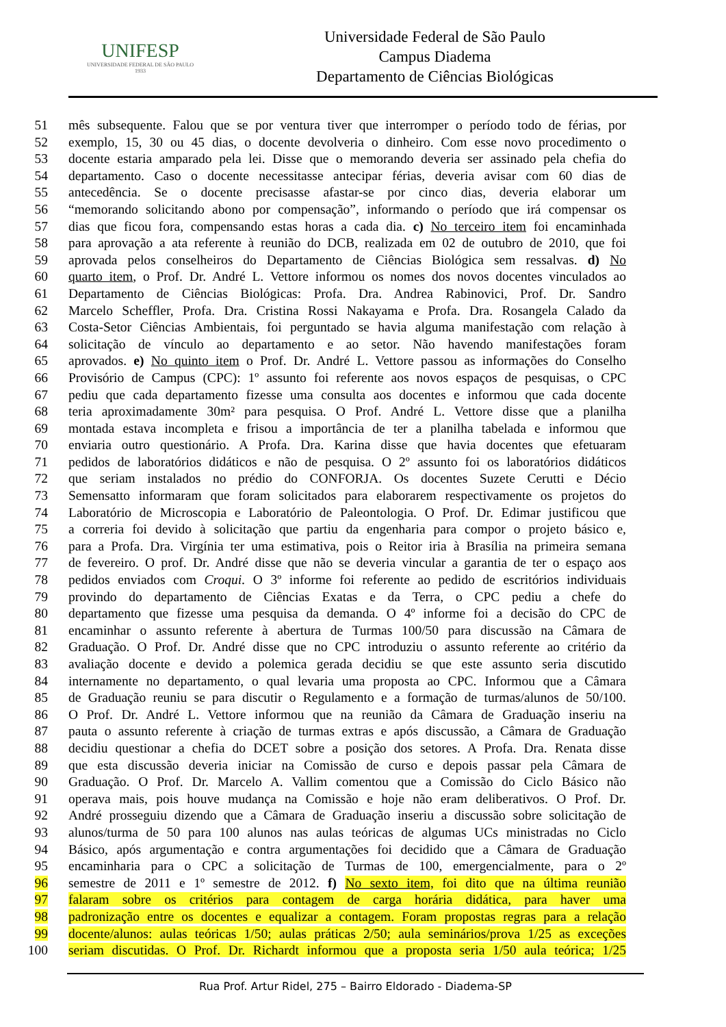UNIFESP
UNIVERSIDADE FEDERAL DE SÃO PAULO
1933
Universidade Federal de São Paulo
Campus Diadema
Departamento de Ciências Biológicas
51 mês subsequente. Falou que se por ventura tiver que interromper o período todo de férias, por
52 exemplo, 15, 30 ou 45 dias, o docente devolveria o dinheiro. Com esse novo procedimento o
53 docente estaria amparado pela lei. Disse que o memorando deveria ser assinado pela chefia do
54 departamento. Caso o docente necessitasse antecipar férias, deveria avisar com 60 dias de
55 antecedência. Se o docente precisasse afastar-se por cinco dias, deveria elaborar um
56 “memorando solicitando abono por compensação”, informando o período que irá compensar os
57 dias que ficou fora, compensando estas horas a cada dia. c) No terceiro item foi encaminhada
58 para aprovação a ata referente à reunião do DCB, realizada em 02 de outubro de 2010, que foi
59 aprovada pelos conselheiros do Departamento de Ciências Biológica sem ressalvas. d) No
60 quarto item, o Prof. Dr. André L. Vettore informou os nomes dos novos docentes vinculados ao
61 Departamento de Ciências Biológicas: Profa. Dra. Andrea Rabinovici, Prof. Dr. Sandro
62 Marcelo Scheffler, Profa. Dra. Cristina Rossi Nakayama e Profa. Dra. Rosangela Calado da
63 Costa-Setor Ciências Ambientais, foi perguntado se havia alguma manifestação com relação à
64 solicitação de vínculo ao departamento e ao setor. Não havendo manifestações foram
65 aprovados. e) No quinto item o Prof. Dr. André L. Vettore passou as informações do Conselho
66 Provisório de Campus (CPC): 1º assunto foi referente aos novos espaços de pesquisas, o CPC
67 pediu que cada departamento fizesse uma consulta aos docentes e informou que cada docente
68 teria aproximadamente 30m² para pesquisa. O Prof. André L. Vettore disse que a planilha
69 montada estava incompleta e frisou a importância de ter a planilha tabelada e informou que
70 enviaria outro questionário. A Profa. Dra. Karina disse que havia docentes que efetuaram
71 pedidos de laboratórios didáticos e não de pesquisa. O 2º assunto foi os laboratórios didáticos
72 que seriam instalados no prédio do CONFORJA. Os docentes Suzete Cerutti e Décio
73 Semensatto informaram que foram solicitados para elaborarem respectivamente os projetos do
74 Laboratório de Microscopia e Laboratório de Paleontologia. O Prof. Dr. Edimar justificou que
75 a correria foi devido à solicitação que partiu da engenharia para compor o projeto básico e,
76 para a Profa. Dra. Virgínia ter uma estimativa, pois o Reitor iria à Brasília na primeira semana
77 de fevereiro. O prof. Dr. André disse que não se deveria vincular a garantia de ter o espaço aos
78 pedidos enviados com Croqui. O 3º informe foi referente ao pedido de escritórios individuais
79 provindo do departamento de Ciências Exatas e da Terra, o CPC pediu a chefe do
80 departamento que fizesse uma pesquisa da demanda. O 4º informe foi a decisão do CPC de
81 encaminhar o assunto referente à abertura de Turmas 100/50 para discussão na Câmara de
82 Graduação. O Prof. Dr. André disse que no CPC introduziu o assunto referente ao critério da
83 avaliação docente e devido a polemica gerada decidiu se que este assunto seria discutido
84 internamente no departamento, o qual levaria uma proposta ao CPC. Informou que a Câmara
85 de Graduação reuniu se para discutir o Regulamento e a formação de turmas/alunos de 50/100.
86 O Prof. Dr. André L. Vettore informou que na reunião da Câmara de Graduação inseriu na
87 pauta o assunto referente à criação de turmas extras e após discussão, a Câmara de Graduação
88 decidiu questionar a chefia do DCET sobre a posição dos setores. A Profa. Dra. Renata disse
89 que esta discussão deveria iniciar na Comissão de curso e depois passar pela Câmara de
90 Graduação. O Prof. Dr. Marcelo A. Vallim comentou que a Comissão do Ciclo Básico não
91 operava mais, pois houve mudança na Comissão e hoje não eram deliberativos. O Prof. Dr.
92 André prosseguiu dizendo que a Câmara de Graduação inseriu a discussão sobre solicitação de
93 alunos/turma de 50 para 100 alunos nas aulas teóricas de algumas UCs ministradas no Ciclo
94 Básico, após argumentação e contra argumentações foi decidido que a Câmara de Graduação
95 encaminharia para o CPC a solicitação de Turmas de 100, emergencialmente, para o 2º
96 semestre de 2011 e 1º semestre de 2012. f) No sexto item, foi dito que na última reunião
97 falaram sobre os critérios para contagem de carga horária didática, para haver uma
98 padronização entre os docentes e equalizar a contagem. Foram propostas regras para a relação
99 docente/alunos: aulas teóricas 1/50; aulas práticas 2/50; aula seminários/prova 1/25 as exceções
100 seriam discutidas. O Prof. Dr. Richardt informou que a proposta seria 1/50 aula teórica; 1/25
Rua Prof. Artur Ridel, 275 – Bairro Eldorado - Diadema-SP